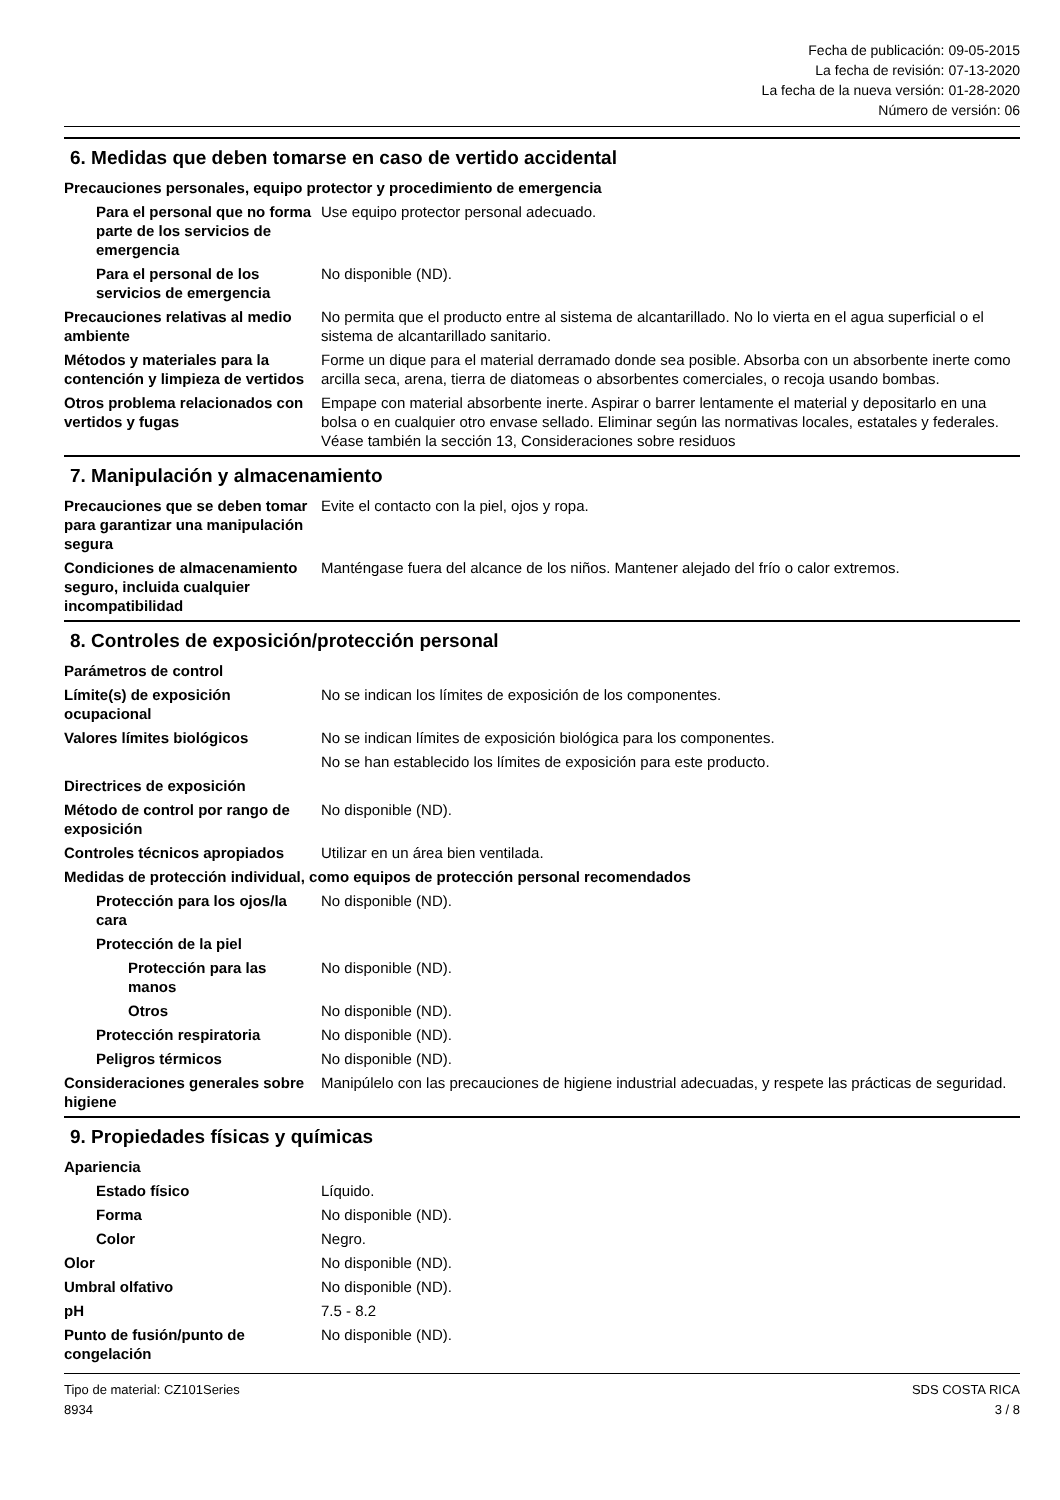Fecha de publicación: 09-05-2015
La fecha de revisión: 07-13-2020
La fecha de la nueva versión: 01-28-2020
Número de versión: 06
6. Medidas que deben tomarse en caso de vertido accidental
Precauciones personales, equipo protector y procedimiento de emergencia
Para el personal que no forma parte de los servicios de emergencia
Use equipo protector personal adecuado.
Para el personal de los servicios de emergencia
No disponible (ND).
Precauciones relativas al medio ambiente
No permita que el producto entre al sistema de alcantarillado. No lo vierta en el agua superficial o el sistema de alcantarillado sanitario.
Métodos y materiales para la contención y limpieza de vertidos
Forme un dique para el material derramado donde sea posible. Absorba con un absorbente inerte como arcilla seca, arena, tierra de diatomeas o absorbentes comerciales, o recoja usando bombas.
Otros problema relacionados con vertidos y fugas
Empape con material absorbente inerte. Aspirar o barrer lentamente el material y depositarlo en una bolsa o en cualquier otro envase sellado. Eliminar según las normativas locales, estatales y federales. Véase también la sección 13, Consideraciones sobre residuos
7. Manipulación y almacenamiento
Precauciones que se deben tomar para garantizar una manipulación segura
Evite el contacto con la piel, ojos y ropa.
Condiciones de almacenamiento seguro, incluida cualquier incompatibilidad
Manténgase fuera del alcance de los niños. Mantener alejado del frío o calor extremos.
8. Controles de exposición/protección personal
Parámetros de control
Límite(s) de exposición ocupacional
No se indican los límites de exposición de los componentes.
Valores límites biológicos No se indican límites de exposición biológica para los componentes.
No se han establecido los límites de exposición para este producto.
Directrices de exposición
Método de control por rango de exposición
No disponible (ND).
Controles técnicos apropiados
Utilizar en un área bien ventilada.
Medidas de protección individual, como equipos de protección personal recomendados
Protección para los ojos/la cara
No disponible (ND).
Protección de la piel
Protección para las manos No disponible (ND).
Otros No disponible (ND).
Protección respiratoria No disponible (ND).
Peligros térmicos No disponible (ND).
Consideraciones generales sobre higiene
Manipúlelo con las precauciones de higiene industrial adecuadas, y respete las prácticas de seguridad.
9. Propiedades físicas y químicas
Apariencia
Estado físico Líquido.
Forma No disponible (ND).
Color Negro.
Olor No disponible (ND).
Umbral olfativo No disponible (ND).
pH 7.5 - 8.2
Punto de fusión/punto de congelación
No disponible (ND).
Tipo de material: CZ101Series
8934
SDS COSTA RICA
3 / 8